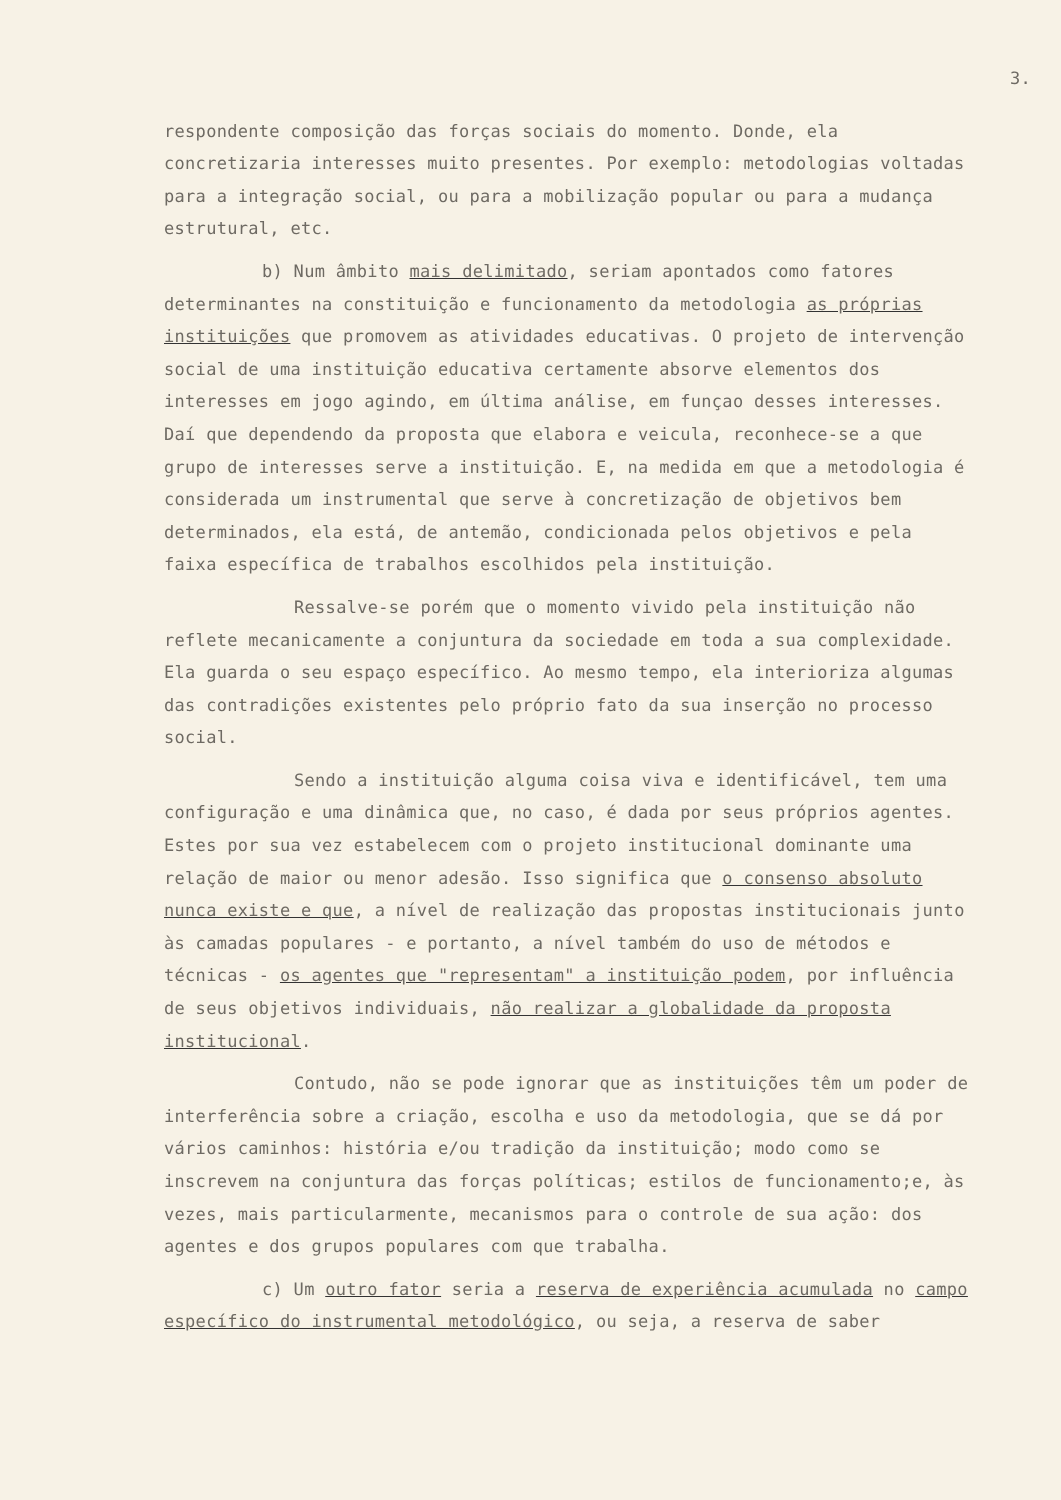3.
respondente composição das forças sociais do momento. Donde, ela concretizaria interesses muito presentes. Por exemplo: metodologias voltadas para a integração social, ou para a mobilização popular ou para a mudança estrutural, etc.
b) Num âmbito mais delimitado, seriam apontados como fatores determinantes na constituição e funcionamento da metodologia as próprias instituições que promovem as atividades educativas. O projeto de intervenção social de uma instituição educativa certamente absorve elementos dos interesses em jogo agindo, em última análise, em funçao desses interesses. Daí que dependendo da proposta que elabora e veicula, reconhece-se a que grupo de interesses serve a instituição. E, na medida em que a metodologia é considerada um instrumental que serve à concretização de objetivos bem determinados, ela está, de antemão, condicionada pelos objetivos e pela faixa específica de trabalhos escolhidos pela instituição.
Ressalve-se porém que o momento vivido pela instituição não reflete mecanicamente a conjuntura da sociedade em toda a sua complexidade. Ela guarda o seu espaço específico. Ao mesmo tempo, ela interioriza algumas das contradições existentes pelo próprio fato da sua inserção no processo social.
Sendo a instituição alguma coisa viva e identificável, tem uma configuração e uma dinâmica que, no caso, é dada por seus próprios agentes. Estes por sua vez estabelecem com o projeto institucional dominante uma relação de maior ou menor adesão. Isso significa que o consenso absoluto nunca existe e que, a nível de realização das propostas institucionais junto às camadas populares - e portanto, a nível também do uso de métodos e técnicas - os agentes que "representam" a instituição podem, por influência de seus objetivos individuais, não realizar a globalidade da proposta institucional.
Contudo, não se pode ignorar que as instituições têm um poder de interferência sobre a criação, escolha e uso da metodologia, que se dá por vários caminhos: história e/ou tradição da instituição; modo como se inscrevem na conjuntura das forças políticas; estilos de funcionamento;e, às vezes, mais particularmente, mecanismos para o controle de sua ação: dos agentes e dos grupos populares com que trabalha.
c) Um outro fator seria a reserva de experiência acumulada no campo específico do instrumental metodológico, ou seja, a reserva de saber